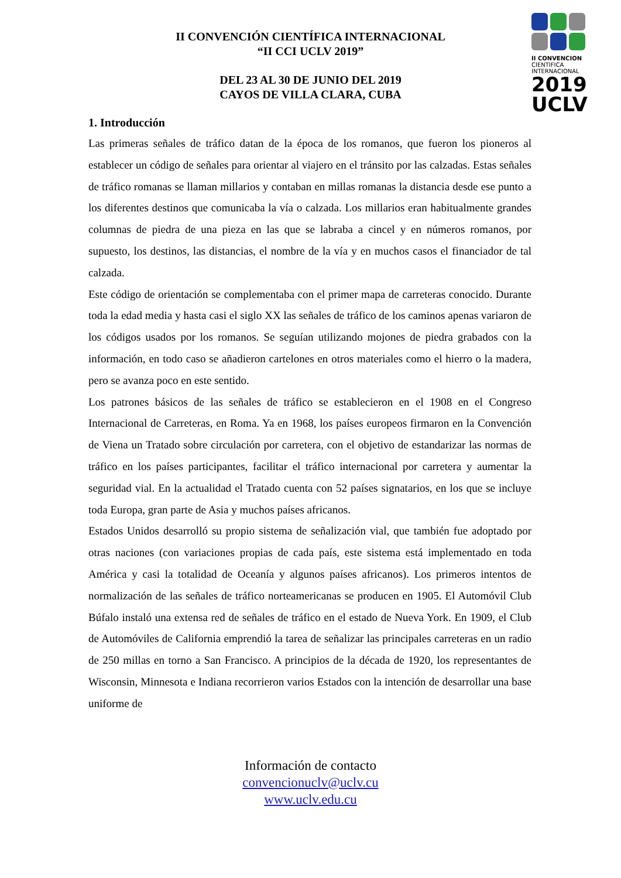II CONVENCION
CIENTIFICA
INTERNACIONAL
2019
UCLV
II CONVENCIÓN CIENTÍFICA INTERNACIONAL
“II CCI UCLV 2019”
DEL 23 AL 30 DE JUNIO DEL 2019
CAYOS DE VILLA CLARA, CUBA
1. Introducción
Las primeras señales de tráfico datan de la época de los romanos, que fueron los pioneros al establecer un código de señales para orientar al viajero en el tránsito por las calzadas. Estas señales de tráfico romanas se llaman millarios y contaban en millas romanas la distancia desde ese punto a los diferentes destinos que comunicaba la vía o calzada. Los millarios eran habitualmente grandes columnas de piedra de una pieza en las que se labraba a cincel y en números romanos, por supuesto, los destinos, las distancias, el nombre de la vía y en muchos casos el financiador de tal calzada.
Este código de orientación se complementaba con el primer mapa de carreteras conocido. Durante toda la edad media y hasta casi el siglo XX las señales de tráfico de los caminos apenas variaron de los códigos usados por los romanos. Se seguían utilizando mojones de piedra grabados con la información, en todo caso se añadieron cartelones en otros materiales como el hierro o la madera, pero se avanza poco en este sentido.
Los patrones básicos de las señales de tráfico se establecieron en el 1908 en el Congreso Internacional de Carreteras, en Roma. Ya en 1968, los países europeos firmaron en la Convención de Viena un Tratado sobre circulación por carretera, con el objetivo de estandarizar las normas de tráfico en los países participantes, facilitar el tráfico internacional por carretera y aumentar la seguridad vial. En la actualidad el Tratado cuenta con 52 países signatarios, en los que se incluye toda Europa, gran parte de Asia y muchos países africanos.
Estados Unidos desarrolló su propio sistema de señalización vial, que también fue adoptado por otras naciones (con variaciones propias de cada país, este sistema está implementado en toda América y casi la totalidad de Oceanía y algunos países africanos). Los primeros intentos de normalización de las señales de tráfico norteamericanas se producen en 1905. El Automóvil Club Búfalo instaló una extensa red de señales de tráfico en el estado de Nueva York. En 1909, el Club de Automóviles de California emprendió la tarea de señalizar las principales carreteras en un radio de 250 millas en torno a San Francisco. A principios de la década de 1920, los representantes de Wisconsin, Minnesota e Indiana recorrieron varios Estados con la intención de desarrollar una base uniforme de
Información de contacto
convencionuclv@uclv.cu
www.uclv.edu.cu